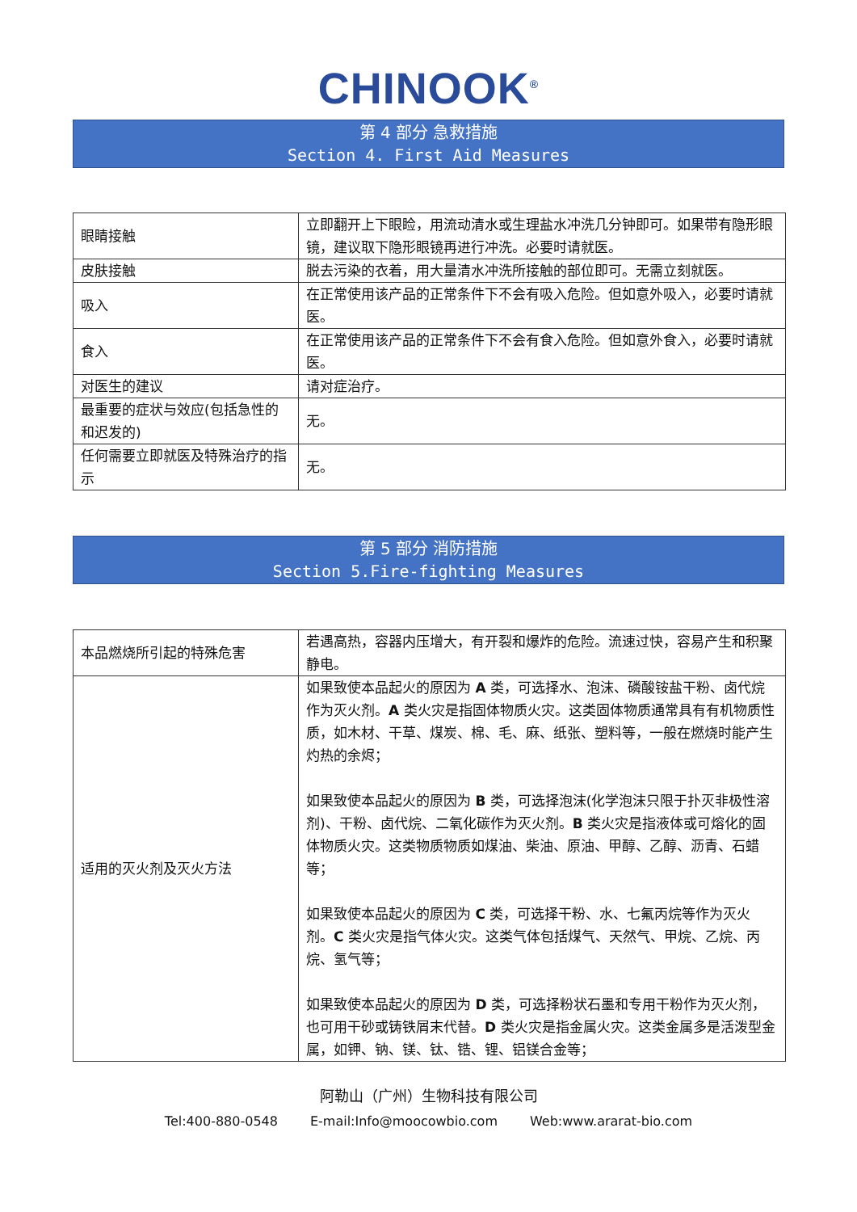CHINOOK<sup>®</sup>
第 4 部分 急救措施
Section 4. First Aid Measures
| 眼睛接触 | 立即翻开上下眼睑，用流动清水或生理盐水冲洗几分钟即可。如果带有隐形眼镜，建议取下隐形眼镜再进行冲洗。必要时请就医。 |
| 皮肤接触 | 脱去污染的衣着，用大量清水冲洗所接触的部位即可。无需立刻就医。 |
| 吸入 | 在正常使用该产品的正常条件下不会有吸入危险。但如意外吸入，必要时请就医。 |
| 食入 | 在正常使用该产品的正常条件下不会有食入危险。但如意外食入，必要时请就医。 |
| 对医生的建议 | 请对症治疗。 |
| 最重要的症状与效应(包括急性的和迟发的) | 无。 |
| 任何需要立即就医及特殊治疗的指示 | 无。 |
第 5 部分 消防措施
Section 5.Fire-fighting Measures
| 本品燃烧所引起的特殊危害 | 若遇高热，容器内压增大，有开裂和爆炸的危险。流速过快，容易产生和积聚静电。 |
| 适用的灭火剂及灭火方法 | 如果致使本品起火的原因为 A 类，可选择水、泡沫、磷酸铵盐干粉、卤代烷作为灭火剂。 A 类火灾是指固体物质火灾。这类固体物质通常具有有机物质性质，如木材、干草、煤炭、棉、毛、麻、纸张、塑料等，一般在燃烧时能产生灼热的余烬； 如果致使本品起火的原因为 B 类，可选择泡沫(化学泡沫只限于扑灭非极性溶剂)、干粉、卤代烷、二氧化碳作为灭火剂。 B 类火灾是指液体或可熔化的固体物质火灾。这类物质物质如煤油、柴油、原油、甲醇、乙醇、沥青、石蜡等； 如果致使本品起火的原因为 C 类，可选择干粉、水、七氟丙烷等作为灭火剂。 C 类火灾是指气体火灾。这类气体包括煤气、天然气、甲烷、乙烷、丙烷、氢气等； 如果致使本品起火的原因为 D 类，可选择粉状石墨和专用干粉作为灭火剂，也可用干砂或铸铁屑末代替。 D 类火灾是指金属火灾。这类金属多是活泼型金属，如钾、钠、镁、钛、锆、锂、铝镁合金等； |
阿勒山（广州）生物科技有限公司
Tel:400-880-0548 E-mail:Info@moocowbio.com Web:www.ararat-bio.com